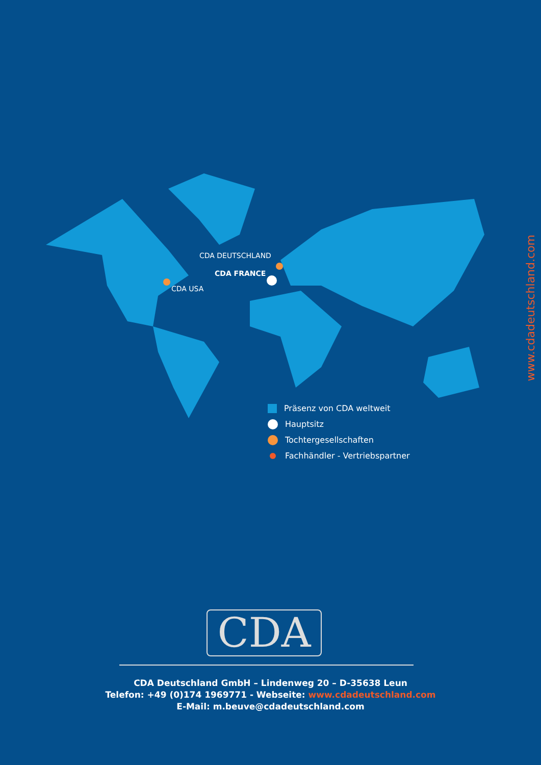CDA DEUTSCHLAND
CDA FRANCE
CDA USA
www.cdadeutschland.com
Präsenz von CDA weltweit
Hauptsitz
Tochtergesellschaften
Fachhändler - Vertriebspartner
CDA
CDA Deutschland GmbH – Lindenweg 20 – D-35638 Leun
Telefon: +49 (0)174 1969771 - Webseite: www.cdadeutschland.com
E-Mail: m.beuve@cdadeutschland.com